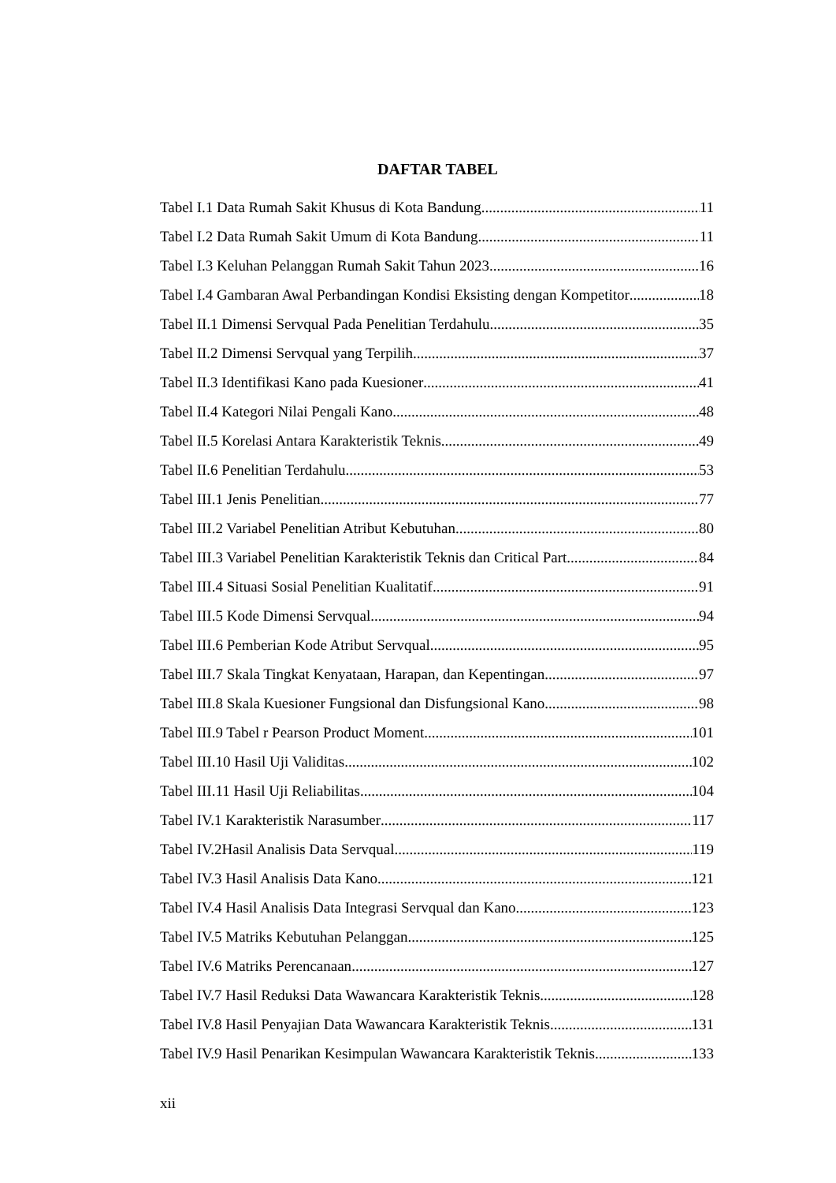DAFTAR TABEL
Tabel I.1 Data Rumah Sakit Khusus di Kota Bandung 11
Tabel I.2 Data Rumah Sakit Umum di Kota Bandung 11
Tabel I.3 Keluhan Pelanggan Rumah Sakit Tahun 2023 16
Tabel I.4 Gambaran Awal Perbandingan Kondisi Eksisting dengan Kompetitor 18
Tabel II.1 Dimensi Servqual Pada Penelitian Terdahulu 35
Tabel II.2 Dimensi Servqual yang Terpilih 37
Tabel II.3 Identifikasi Kano pada Kuesioner 41
Tabel II.4 Kategori Nilai Pengali Kano 48
Tabel II.5 Korelasi Antara Karakteristik Teknis 49
Tabel II.6 Penelitian Terdahulu 53
Tabel III.1 Jenis Penelitian 77
Tabel III.2 Variabel Penelitian Atribut Kebutuhan 80
Tabel III.3 Variabel Penelitian Karakteristik Teknis dan Critical Part 84
Tabel III.4 Situasi Sosial Penelitian Kualitatif 91
Tabel III.5 Kode Dimensi Servqual 94
Tabel III.6 Pemberian Kode Atribut Servqual 95
Tabel III.7 Skala Tingkat Kenyataan, Harapan, dan Kepentingan 97
Tabel III.8 Skala Kuesioner Fungsional dan Disfungsional Kano 98
Tabel III.9 Tabel r Pearson Product Moment 101
Tabel III.10 Hasil Uji Validitas 102
Tabel III.11 Hasil Uji Reliabilitas 104
Tabel IV.1 Karakteristik Narasumber 117
Tabel IV.2Hasil Analisis Data Servqual 119
Tabel IV.3 Hasil Analisis Data Kano 121
Tabel IV.4 Hasil Analisis Data Integrasi Servqual dan Kano 123
Tabel IV.5 Matriks Kebutuhan Pelanggan 125
Tabel IV.6 Matriks Perencanaan 127
Tabel IV.7 Hasil Reduksi Data Wawancara Karakteristik Teknis 128
Tabel IV.8 Hasil Penyajian Data Wawancara Karakteristik Teknis 131
Tabel IV.9 Hasil Penarikan Kesimpulan Wawancara Karakteristik Teknis 133
xii